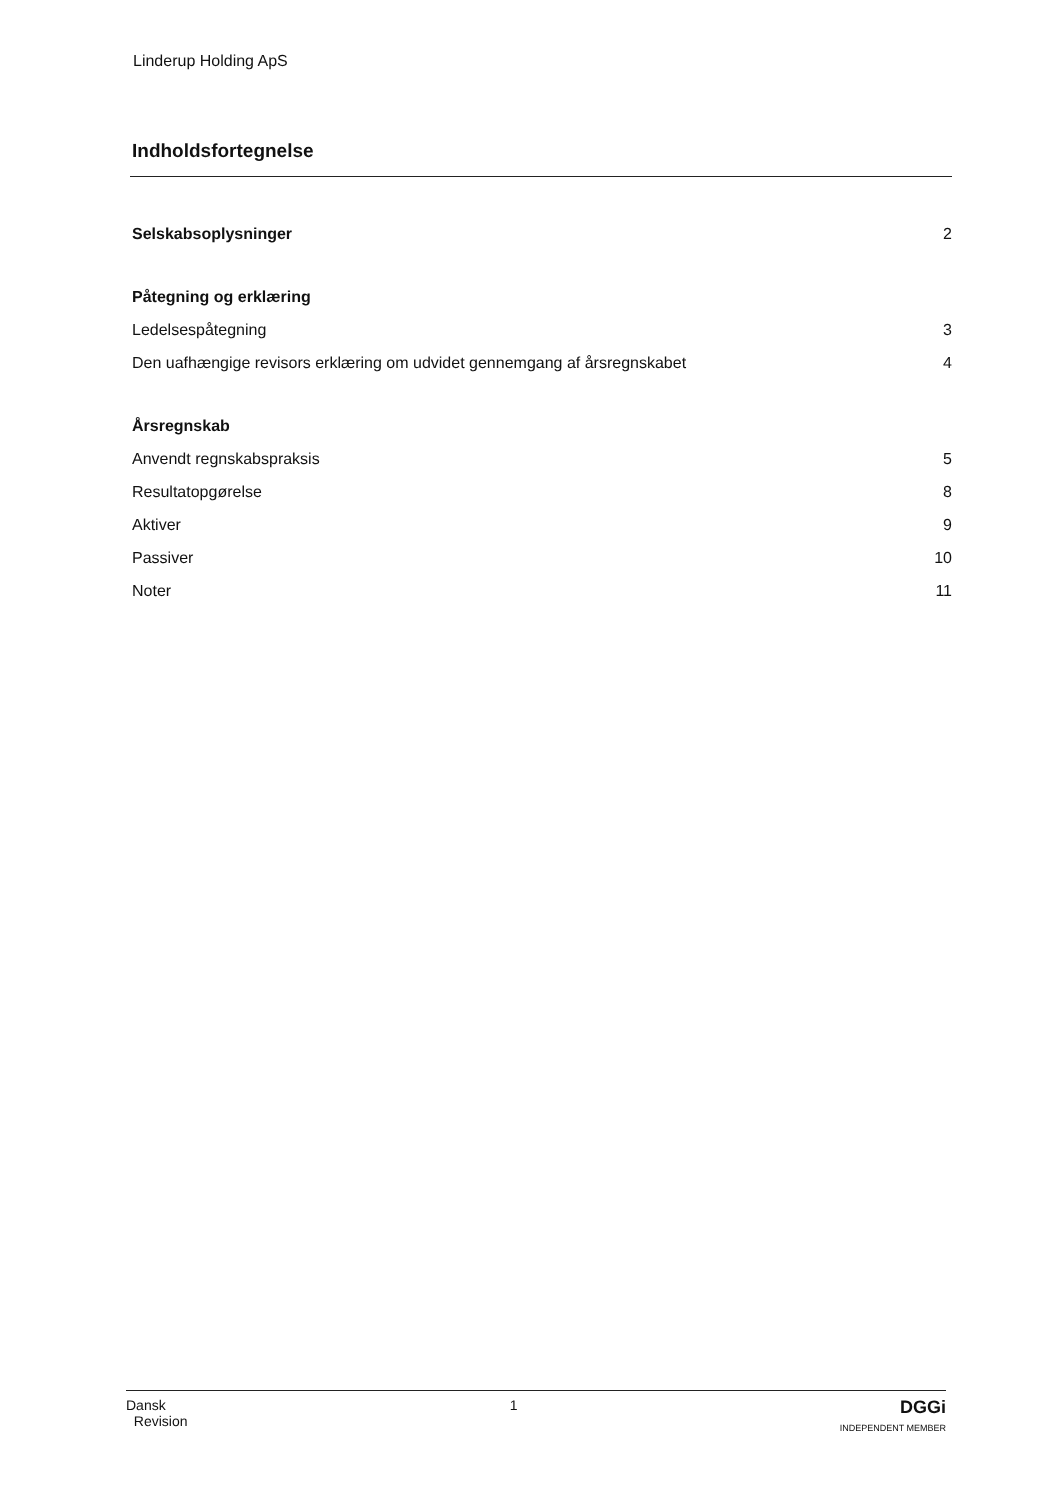Linderup Holding ApS
Indholdsfortegnelse
Selskabsoplysninger 2
Påtegning og erklæring
Ledelsespåtegning 3
Den uafhængige revisors erklæring om udvidet gennemgang af årsregnskabet 4
Årsregnskab
Anvendt regnskabspraksis 5
Resultatopgørelse 8
Aktiver 9
Passiver 10
Noter 11
Dansk
Revision
1
DGGi
INDEPENDENT MEMBER